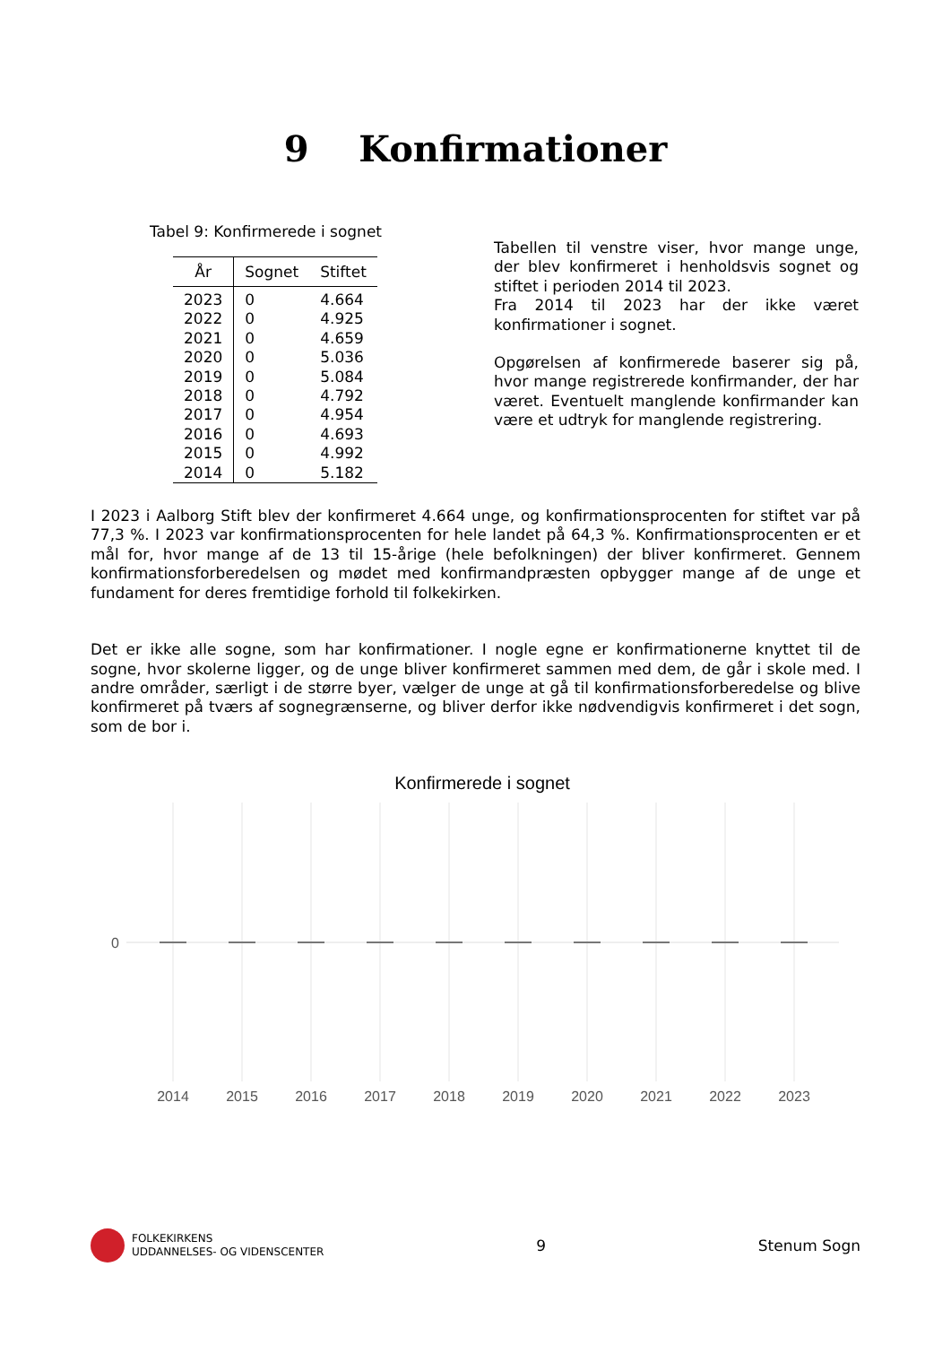9 Konfirmationer
Tabel 9: Konfirmerede i sognet
| År | Sognet | Stiftet |
| --- | --- | --- |
| 2023 | 0 | 4.664 |
| 2022 | 0 | 4.925 |
| 2021 | 0 | 4.659 |
| 2020 | 0 | 5.036 |
| 2019 | 0 | 5.084 |
| 2018 | 0 | 4.792 |
| 2017 | 0 | 4.954 |
| 2016 | 0 | 4.693 |
| 2015 | 0 | 4.992 |
| 2014 | 0 | 5.182 |
Tabellen til venstre viser, hvor mange unge, der blev konfirmeret i henholdsvis sognet og stiftet i perioden 2014 til 2023.
Fra 2014 til 2023 har der ikke været konfirmationer i sognet.
Opgørelsen af konfirmerede baserer sig på, hvor mange registrerede konfirmander, der har været. Eventuelt manglende konfirmander kan være et udtryk for manglende registrering.
I 2023 i Aalborg Stift blev der konfirmeret 4.664 unge, og konfirmationsprocenten for stiftet var på 77,3 %. I 2023 var konfirmationsprocenten for hele landet på 64,3 %. Konfirmationsprocenten er et mål for, hvor mange af de 13 til 15-årige (hele befolkningen) der bliver konfirmeret. Gennem konfirmationsforberedelsen og mødet med konfirmandpræsten opbygger mange af de unge et fundament for deres fremtidige forhold til folkekirken.
Det er ikke alle sogne, som har konfirmationer. I nogle egne er konfirmationerne knyttet til de sogne, hvor skolerne ligger, og de unge bliver konfirmeret sammen med dem, de går i skole med. I andre områder, særligt i de større byer, vælger de unge at gå til konfirmationsforberedelse og blive konfirmeret på tværs af sognegrænserne, og bliver derfor ikke nødvendigvis konfirmeret i det sogn, som de bor i.
Konfirmerede i sognet
0
2014
2015
2016
2017
2018
2019
2020
2021
2022
2023
FOLKEKIRKENS
UDDANNELSES- OG VIDENSCENTER
9 Stenum Sogn